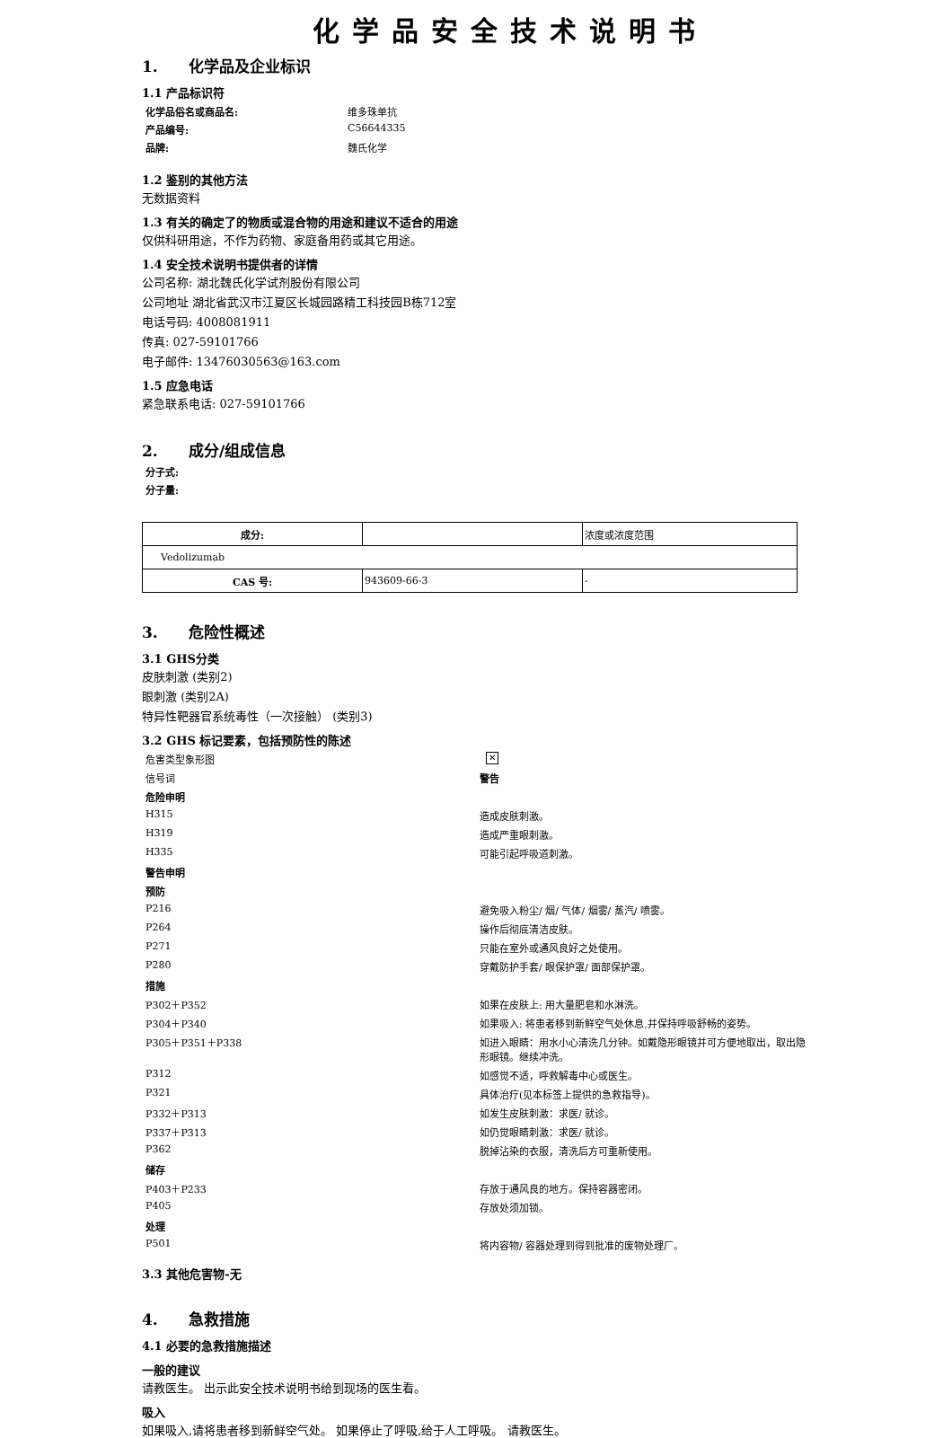化学品安全技术说明书
1. 化学品及企业标识
1.1 产品标识符
化学品俗名或商品名:
维多珠单抗
产品编号:
C56644335
品牌:
魏氏化学
1.2 鉴别的其他方法
无数据资料
1.3 有关的确定了的物质或混合物的用途和建议不适合的用途
仅供科研用途，不作为药物、家庭备用药或其它用途。
1.4 安全技术说明书提供者的详情
公司名称: 湖北魏氏化学试剂股份有限公司
公司地址 湖北省武汉市江夏区长城园路精工科技园B栋712室
电话号码: 4008081911
传真: 027-59101766
电子邮件: 13476030563@163.com
1.5 应急电话
紧急联系电话: 027-59101766
2. 成分/组成信息
分子式:
分子量:
| 成分: | | 浓度或浓度范围 |
| Vedolizumab | | |
| CAS 号: | 943609-66-3 | - |
3. 危险性概述
3.1 GHS分类
皮肤刺激 (类别2)
眼刺激 (类别2A)
特异性靶器官系统毒性（一次接触） (类别3)
3.2 GHS 标记要素，包括预防性的陈述
危害类型象形图
✕
信号词
警告
危险申明
H315
造成皮肤刺激。
H319
造成严重眼刺激。
H335
可能引起呼吸道刺激。
警告申明
预防
P216
避免吸入粉尘/ 烟/ 气体/ 烟雾/ 蒸汽/ 喷雾。
P264
操作后彻底清洁皮肤。
P271
只能在室外或通风良好之处使用。
P280
穿戴防护手套/ 眼保护罩/ 面部保护罩。
措施
P302＋P352
如果在皮肤上: 用大量肥皂和水淋洗。
P304＋P340
如果吸入: 将患者移到新鲜空气处休息,并保持呼吸舒畅的姿势。
P305＋P351＋P338
如进入眼睛：用水小心清洗几分钟。如戴隐形眼镜并可方便地取出，取出隐形眼镜。继续冲洗。
P312
如感觉不适，呼救解毒中心或医生。
P321
具体治疗(见本标签上提供的急救指导)。
P332＋P313
如发生皮肤刺激：求医/ 就诊。
P337＋P313
如仍觉眼睛刺激：求医/ 就诊。
P362
脱掉沾染的衣服，清洗后方可重新使用。
储存
P403＋P233
存放于通风良的地方。保持容器密闭。
P405
存放处须加锁。
处理
P501
将内容物/ 容器处理到得到批准的废物处理厂。
3.3 其他危害物-无
4. 急救措施
4.1 必要的急救措施描述
一般的建议
请教医生。 出示此安全技术说明书给到现场的医生看。
吸入
如果吸入,请将患者移到新鲜空气处。 如果停止了呼吸,给于人工呼吸。 请教医生。